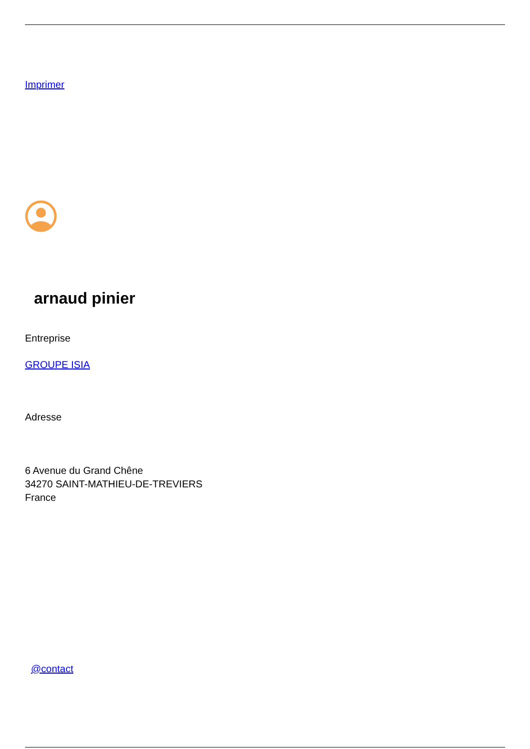Imprimer
arnaud pinier
Entreprise
GROUPE ISIA
Adresse
6 Avenue du Grand Chêne
34270 SAINT-MATHIEU-DE-TREVIERS
France
@contact